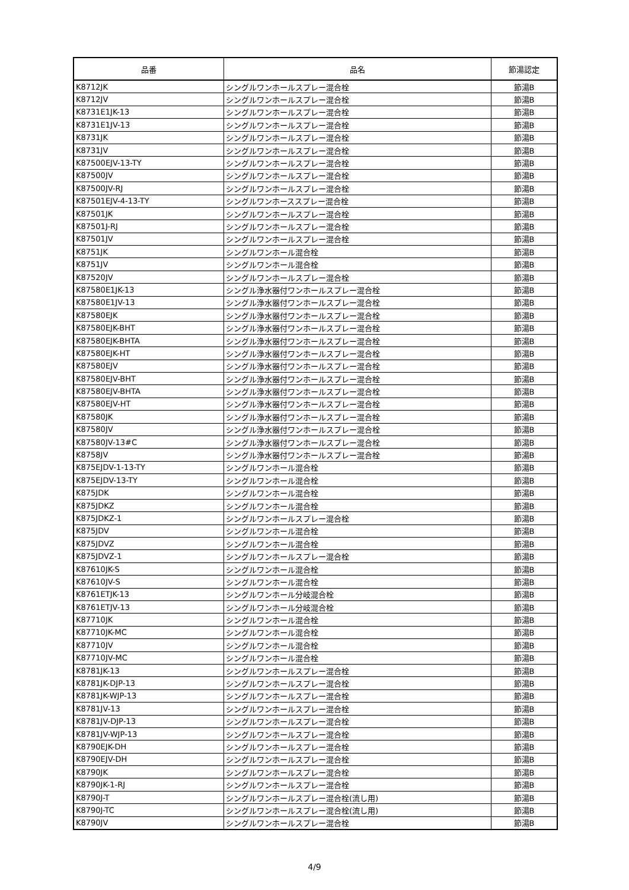| 品番 | 品名 | 節湯認定 |
| --- | --- | --- |
| K8712JK | シングルワンホールスプレー混合栓 | 節湯B |
| K8712JV | シングルワンホールスプレー混合栓 | 節湯B |
| K8731E1JK-13 | シングルワンホールスプレー混合栓 | 節湯B |
| K8731E1JV-13 | シングルワンホールスプレー混合栓 | 節湯B |
| K8731JK | シングルワンホールスプレー混合栓 | 節湯B |
| K8731JV | シングルワンホールスプレー混合栓 | 節湯B |
| K87500EJV-13-TY | シングルワンホールスプレー混合栓 | 節湯B |
| K87500JV | シングルワンホールスプレー混合栓 | 節湯B |
| K87500JV-RJ | シングルワンホールスプレー混合栓 | 節湯B |
| K87501EJV-4-13-TY | シングルワンホーススプレー混合栓 | 節湯B |
| K87501JK | シングルワンホールスプレー混合栓 | 節湯B |
| K87501J-RJ | シングルワンホールスプレー混合栓 | 節湯B |
| K87501JV | シングルワンホールスプレー混合栓 | 節湯B |
| K8751JK | シングルワンホール混合栓 | 節湯B |
| K8751JV | シングルワンホール混合栓 | 節湯B |
| K87520JV | シングルワンホールスプレー混合栓 | 節湯B |
| K87580E1JK-13 | シングル浄水器付ワンホールスプレー混合栓 | 節湯B |
| K87580E1JV-13 | シングル浄水器付ワンホールスプレー混合栓 | 節湯B |
| K87580EJK | シングル浄水器付ワンホールスプレー混合栓 | 節湯B |
| K87580EJK-BHT | シングル浄水器付ワンホールスプレー混合栓 | 節湯B |
| K87580EJK-BHTA | シングル浄水器付ワンホールスプレー混合栓 | 節湯B |
| K87580EJK-HT | シングル浄水器付ワンホールスプレー混合栓 | 節湯B |
| K87580EJV | シングル浄水器付ワンホールスプレー混合栓 | 節湯B |
| K87580EJV-BHT | シングル浄水器付ワンホールスプレー混合栓 | 節湯B |
| K87580EJV-BHTA | シングル浄水器付ワンホールスプレー混合栓 | 節湯B |
| K87580EJV-HT | シングル浄水器付ワンホールスプレー混合栓 | 節湯B |
| K87580JK | シングル浄水器付ワンホールスプレー混合栓 | 節湯B |
| K87580JV | シングル浄水器付ワンホールスプレー混合栓 | 節湯B |
| K87580JV-13#C | シングル浄水器付ワンホールスプレー混合栓 | 節湯B |
| K8758JV | シングル浄水器付ワンホールスプレー混合栓 | 節湯B |
| K875EJDV-1-13-TY | シングルワンホール混合栓 | 節湯B |
| K875EJDV-13-TY | シングルワンホール混合栓 | 節湯B |
| K875JDK | シングルワンホール混合栓 | 節湯B |
| K875JDKZ | シングルワンホール混合栓 | 節湯B |
| K875JDKZ-1 | シングルワンホールスプレー混合栓 | 節湯B |
| K875JDV | シングルワンホール混合栓 | 節湯B |
| K875JDVZ | シングルワンホール混合栓 | 節湯B |
| K875JDVZ-1 | シングルワンホールスプレー混合栓 | 節湯B |
| K87610JK-S | シングルワンホール混合栓 | 節湯B |
| K87610JV-S | シングルワンホール混合栓 | 節湯B |
| K8761ETJK-13 | シングルワンホール分岐混合栓 | 節湯B |
| K8761ETJV-13 | シングルワンホール分岐混合栓 | 節湯B |
| K87710JK | シングルワンホール混合栓 | 節湯B |
| K87710JK-MC | シングルワンホール混合栓 | 節湯B |
| K87710JV | シングルワンホール混合栓 | 節湯B |
| K87710JV-MC | シングルワンホール混合栓 | 節湯B |
| K8781JK-13 | シングルワンホールスプレー混合栓 | 節湯B |
| K8781JK-DJP-13 | シングルワンホールスプレー混合栓 | 節湯B |
| K8781JK-WJP-13 | シングルワンホールスプレー混合栓 | 節湯B |
| K8781JV-13 | シングルワンホールスプレー混合栓 | 節湯B |
| K8781JV-DJP-13 | シングルワンホールスプレー混合栓 | 節湯B |
| K8781JV-WJP-13 | シングルワンホールスプレー混合栓 | 節湯B |
| K8790EJK-DH | シングルワンホールスプレー混合栓 | 節湯B |
| K8790EJV-DH | シングルワンホールスプレー混合栓 | 節湯B |
| K8790JK | シングルワンホールスプレー混合栓 | 節湯B |
| K8790JK-1-RJ | シングルワンホールスプレー混合栓 | 節湯B |
| K8790J-T | シングルワンホールスプレー混合栓(流し用) | 節湯B |
| K8790J-TC | シングルワンホールスプレー混合栓(流し用) | 節湯B |
| K8790JV | シングルワンホールスプレー混合栓 | 節湯B |
4/9